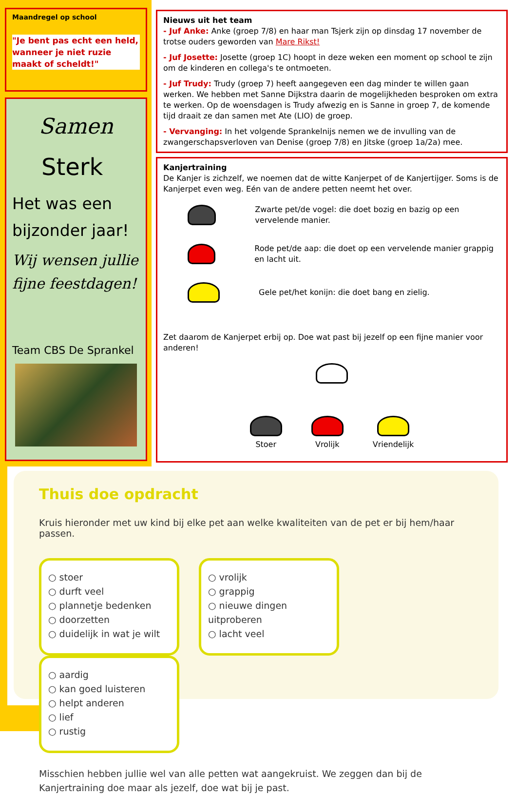Maandregel op school
"Je bent pas echt een held, wanneer je niet ruzie maakt of scheldt!"
Samen
Sterk
Het was een bijzonder jaar!
Wij wensen jullie fijne feestdagen!
Team CBS De Sprankel
Nieuws uit het team
- Juf Anke: Anke (groep 7/8) en haar man Tsjerk zijn op dinsdag 17 november de trotse ouders geworden van Mare Rikst!
- Juf Josette: Josette (groep 1C) hoopt in deze weken een moment op school te zijn om de kinderen en collega's te ontmoeten.
- Juf Trudy: Trudy (groep 7) heeft aangegeven een dag minder te willen gaan werken. We hebben met Sanne Dijkstra daarin de mogelijkheden besproken om extra te werken. Op de woensdagen is Trudy afwezig en is Sanne in groep 7, de komende tijd draait ze dan samen met Ate (LIO) de groep.
- Vervanging: In het volgende Sprankelnijs nemen we de invulling van de zwangerschapsverloven van Denise (groep 7/8) en Jitske (groep 1a/2a) mee.
Kanjertraining
De Kanjer is zichzelf, we noemen dat de witte Kanjerpet of de Kanjertijger. Soms is de Kanjerpet even weg. Eén van de andere petten neemt het over.
Zwarte pet/de vogel: die doet bozig en bazig op een vervelende manier.
Rode pet/de aap: die doet op een vervelende manier grappig en lacht uit.
Gele pet/het konijn: die doet bang en zielig.
Zet daarom de Kanjerpet erbij op. Doe wat past bij jezelf op een fijne manier voor anderen!
Stoer
Vrolijk
Vriendelijk
Thuis doe opdracht
Kruis hieronder met uw kind bij elke pet aan welke kwaliteiten van de pet er bij hem/haar passen.
○ stoer
○ durft veel
○ plannetje bedenken
○ doorzetten
○ duidelijk in wat je wilt
○ vrolijk
○ grappig
○ nieuwe dingen uitproberen
○ lacht veel
○ aardig
○ kan goed luisteren
○ helpt anderen
○ lief
○ rustig
Misschien hebben jullie wel van alle petten wat aangekruist. We zeggen dan bij de Kanjertraining doe maar als jezelf, doe wat bij je past.